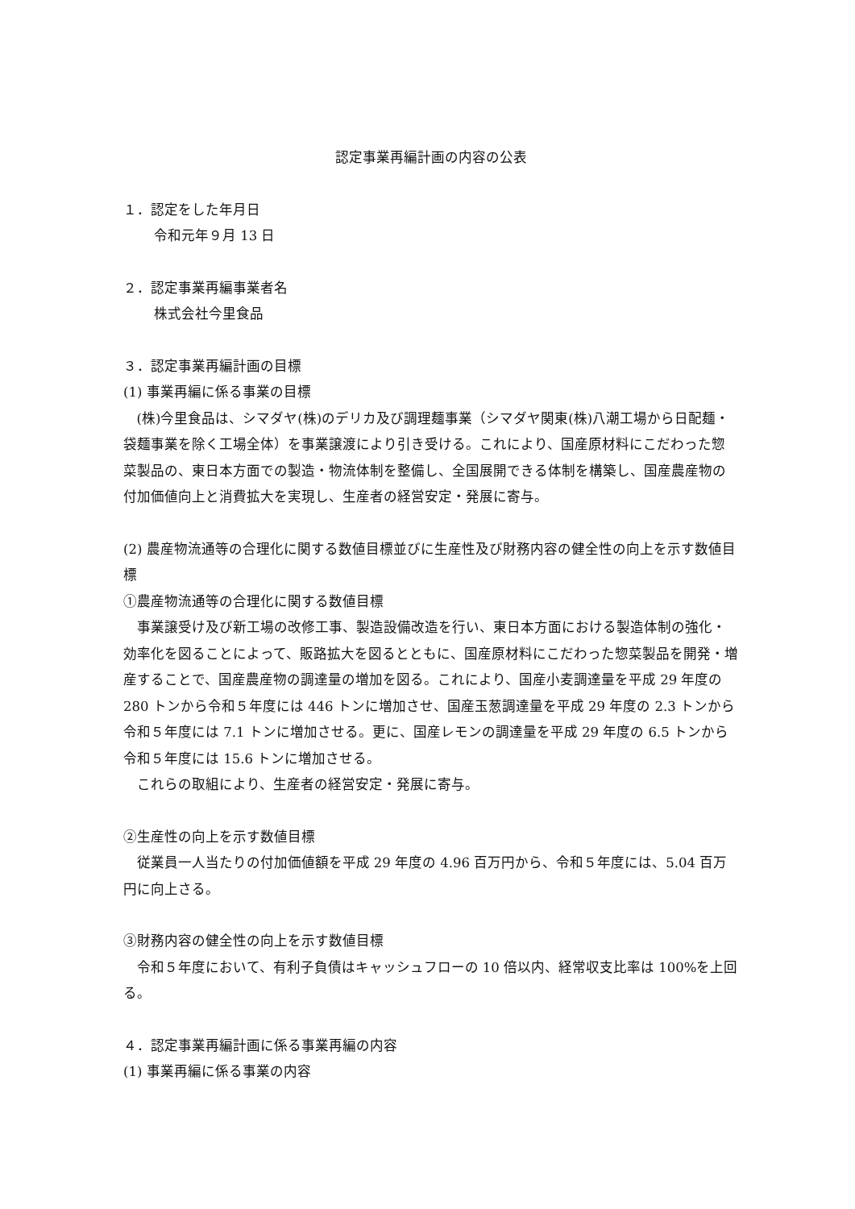認定事業再編計画の内容の公表
１．認定をした年月日
令和元年９月 13 日
２．認定事業再編事業者名
株式会社今里食品
３．認定事業再編計画の目標
(1) 事業再編に係る事業の目標
(株)今里食品は、シマダヤ(株)のデリカ及び調理麺事業（シマダヤ関東(株)八潮工場から日配麺・袋麺事業を除く工場全体）を事業譲渡により引き受ける。これにより、国産原材料にこだわった惣菜製品の、東日本方面での製造・物流体制を整備し、全国展開できる体制を構築し、国産農産物の付加価値向上と消費拡大を実現し、生産者の経営安定・発展に寄与。
(2) 農産物流通等の合理化に関する数値目標並びに生産性及び財務内容の健全性の向上を示す数値目標
①農産物流通等の合理化に関する数値目標
事業譲受け及び新工場の改修工事、製造設備改造を行い、東日本方面における製造体制の強化・効率化を図ることによって、販路拡大を図るとともに、国産原材料にこだわった惣菜製品を開発・増産することで、国産農産物の調達量の増加を図る。これにより、国産小麦調達量を平成 29 年度の 280 トンから令和５年度には 446 トンに増加させ、国産玉葱調達量を平成 29 年度の 2.3 トンから令和５年度には 7.1 トンに増加させる。更に、国産レモンの調達量を平成 29 年度の 6.5 トンから令和５年度には 15.6 トンに増加させる。
これらの取組により、生産者の経営安定・発展に寄与。
②生産性の向上を示す数値目標
従業員一人当たりの付加価値額を平成 29 年度の 4.96 百万円から、令和５年度には、5.04 百万円に向上さる。
③財務内容の健全性の向上を示す数値目標
令和５年度において、有利子負債はキャッシュフローの 10 倍以内、経常収支比率は 100%を上回る。
４．認定事業再編計画に係る事業再編の内容
(1) 事業再編に係る事業の内容